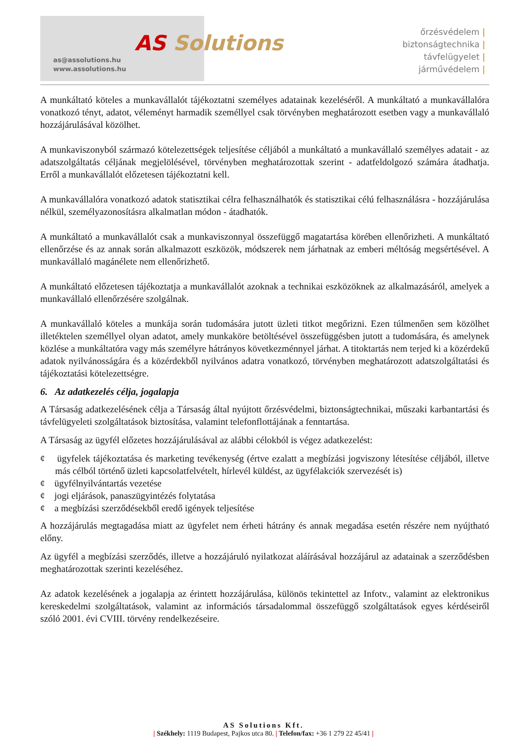as@assolutions.hu
www.assolutions.hu
AS Solutions
őrzésvédelem |
biztonságtechnika |
távfelügyelet |
járművédelem |
A munkáltató köteles a munkavállalót tájékoztatni személyes adatainak kezeléséről. A munkáltató a munkavállalóra vonatkozó tényt, adatot, véleményt harmadik személlyel csak törvényben meghatározott esetben vagy a munkavállaló hozzájárulásával közölhet.
A munkaviszonyból származó kötelezettségek teljesítése céljából a munkáltató a munkavállaló személyes adatait - az adatszolgáltatás céljának megjelölésével, törvényben meghatározottak szerint - adatfeldolgozó számára átadhatja. Erről a munkavállalót előzetesen tájékoztatni kell.
A munkavállalóra vonatkozó adatok statisztikai célra felhasználhatók és statisztikai célú felhasználásra - hozzájárulása nélkül, személyazonosításra alkalmatlan módon - átadhatók.
A munkáltató a munkavállalót csak a munkaviszonnyal összefüggő magatartása körében ellenőrizheti. A munkáltató ellenőrzése és az annak során alkalmazott eszközök, módszerek nem járhatnak az emberi méltóság megsértésével. A munkavállaló magánélete nem ellenőrizhető.
A munkáltató előzetesen tájékoztatja a munkavállalót azoknak a technikai eszközöknek az alkalmazásáról, amelyek a munkavállaló ellenőrzésére szolgálnak.
A munkavállaló köteles a munkája során tudomására jutott üzleti titkot megőrizni. Ezen túlmenően sem közölhet illetéktelen személlyel olyan adatot, amely munkaköre betöltésével összefüggésben jutott a tudomására, és amelynek közlése a munkáltatóra vagy más személyre hátrányos következménnyel járhat. A titoktartás nem terjed ki a közérdekű adatok nyilvánosságára és a közérdekből nyilvános adatra vonatkozó, törvényben meghatározott adatszolgáltatási és tájékoztatási kötelezettségre.
6. Az adatkezelés célja, jogalapja
A Társaság adatkezelésének célja a Társaság által nyújtott őrzésvédelmi, biztonságtechnikai, műszaki karbantartási és távfelügyeleti szolgáltatások biztosítása, valamint telefonflottájának a fenntartása.
A Társaság az ügyfél előzetes hozzájárulásával az alábbi célokból is végez adatkezelést:
¢ ügyfelek tájékoztatása és marketing tevékenység (értve ezalatt a megbízási jogviszony létesítése céljából, illetve más célból történő üzleti kapcsolatfelvételt, hírlevél küldést, az ügyfélakciók szervezését is)
¢ ügyfélnyilvántartás vezetése
¢ jogi eljárások, panaszügyintézés folytatása
¢ a megbízási szerződésekből eredő igények teljesítése
A hozzájárulás megtagadása miatt az ügyfelet nem érheti hátrány és annak megadása esetén részére nem nyújtható előny.
Az ügyfél a megbízási szerződés, illetve a hozzájáruló nyilatkozat aláírásával hozzájárul az adatainak a szerződésben meghatározottak szerinti kezeléséhez.
Az adatok kezelésének a jogalapja az érintett hozzájárulása, különös tekintettel az Infotv., valamint az elektronikus kereskedelmi szolgáltatások, valamint az információs társadalommal összefüggő szolgáltatások egyes kérdéseiről szóló 2001. évi CVIII. törvény rendelkezéseire.
AS Solutions Kft.
| Székhely: 1119 Budapest, Pajkos utca 80. | Telefon/fax: +36 1 279 22 45/41 |